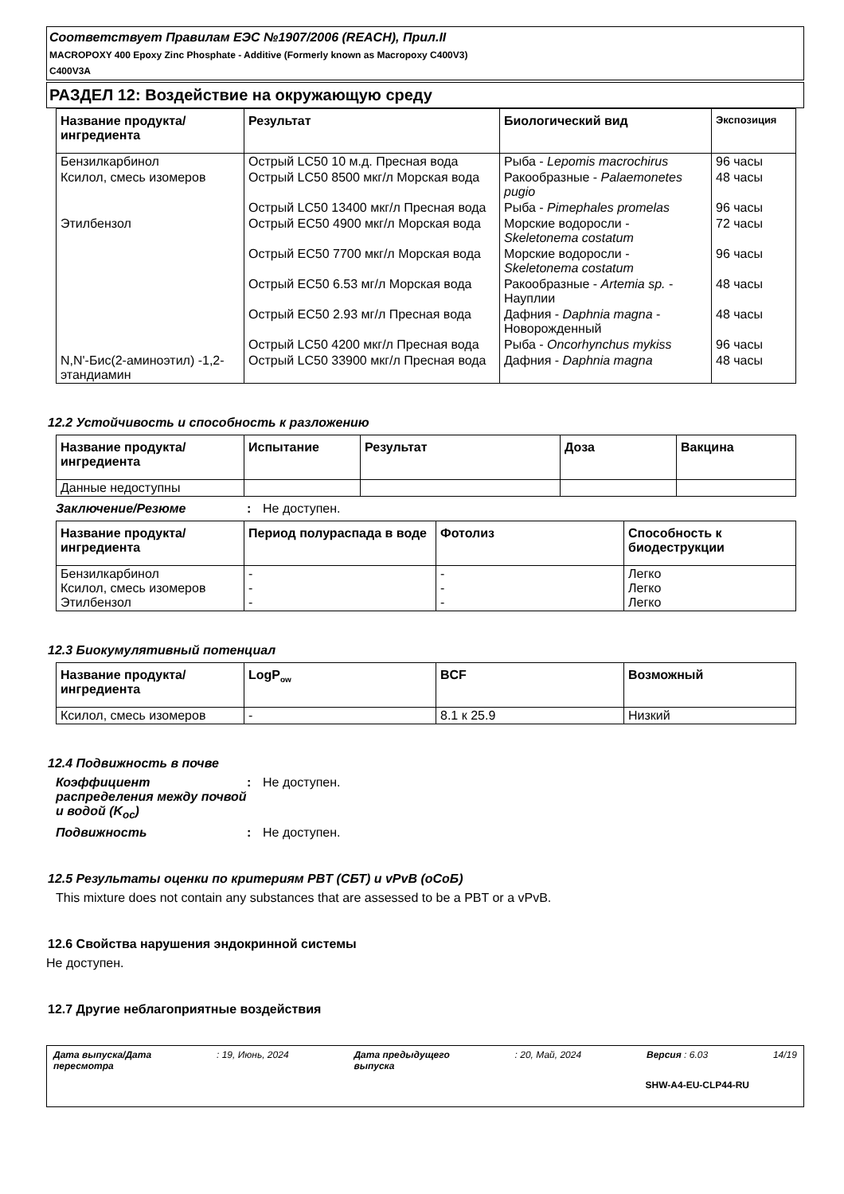Соответствует Правилам ЕЭС №1907/2006 (REACH), Прил.II
MACROPOXY 400 Epoxy Zinc Phosphate - Additive (Formerly known as Macropoxy C400V3)
C400V3A
РАЗДЕЛ 12: Воздействие на окружающую среду
| Название продукта/ ингредиента | Результат | Биологический вид | Экспозиция |
| --- | --- | --- | --- |
| Бензилкарбинол | Острый LC50 10 м.д. Пресная вода | Рыба - Lepomis macrochirus | 96 часы |
| Ксилол, смесь изомеров | Острый LC50 8500 мкг/л Морская вода | Ракообразные - Palaemonetes pugio | 48 часы |
| | Острый LC50 13400 мкг/л Пресная вода | Рыба - Pimephales promelas | 96 часы |
| Этилбензол | Острый EC50 4900 мкг/л Морская вода | Морские водоросли - Skeletonema costatum | 72 часы |
| | Острый EC50 7700 мкг/л Морская вода | Морские водоросли - Skeletonema costatum | 96 часы |
| | Острый EC50 6.53 мг/л Морская вода | Ракообразные - Artemia sp. - Науплии | 48 часы |
| | Острый EC50 2.93 мг/л Пресная вода | Дафния - Daphnia magna - Новорожденный | 48 часы |
| | Острый LC50 4200 мкг/л Пресная вода | Рыба - Oncorhynchus mykiss | 96 часы |
| N,N'-Бис(2-аминоэтил) -1,2-этандиамин | Острый LC50 33900 мкг/л Пресная вода | Дафния - Daphnia magna | 48 часы |
12.2 Устойчивость и способность к разложению
| Название продукта/ ингредиента | Испытание | Результат | Доза | Вакцина |
| --- | --- | --- | --- | --- |
| Данные недоступны | | | | |
Заключение/Резюме: Не доступен.
| Название продукта/ ингредиента | Период полураспада в воде | Фотолиз | Способность к биодеструкции |
| --- | --- | --- | --- |
| Бензилкарбинол Ксилол, смесь изомеров Этилбензол | - - - | - - - | Легко Легко Легко |
12.3 Биокумулятивный потенциал
| Название продукта/ ингредиента | LogP<sub>ow</sub> | BCF | Возможный |
| --- | --- | --- | --- |
| Ксилол, смесь изомеров | - | 8.1 к 25.9 | Низкий |
12.4 Подвижность в почве
Коэффициент распределения между почвой и водой (K<sub>oc</sub>): Не доступен.
Подвижность: Не доступен.
12.5 Результаты оценки по критериям PBT (СБТ) и vPvB (оСоБ)
This mixture does not contain any substances that are assessed to be a PBT or a vPvB.
12.6 Свойства нарушения эндокринной системы
Не доступен.
12.7 Другие неблагоприятные воздействия
Дата выпуска/Дата
пересмотра: 19, Июнь, 2024 Дата предыдущего
выпуска: 20, Май, 2024 Версия : 6.03 14/19
SHW-A4-EU-CLP44-RU